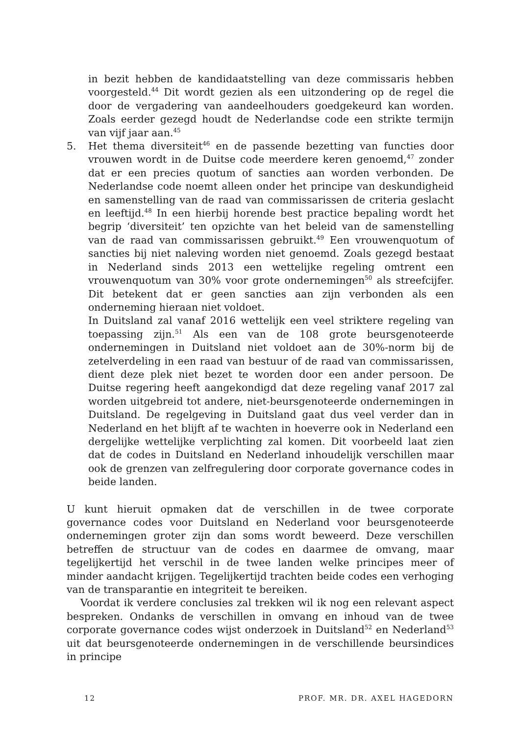in bezit hebben de kandidaatstelling van deze commissaris hebben voorgesteld.<sup>44</sup> Dit wordt gezien als een uitzondering op de regel die door de vergadering van aandeelhouders goedgekeurd kan worden. Zoals eerder gezegd houdt de Nederlandse code een strikte termijn van vijf jaar aan.<sup>45</sup>
5. Het thema diversiteit<sup>46</sup> en de passende bezetting van functies door vrouwen wordt in de Duitse code meerdere keren genoemd,<sup>47</sup> zonder dat er een precies quotum of sancties aan worden verbonden. De Nederlandse code noemt alleen onder het principe van deskundigheid en samenstelling van de raad van commissarissen de criteria geslacht en leeftijd.<sup>48</sup> In een hierbij horende best practice bepaling wordt het begrip ‘diversiteit’ ten opzichte van het beleid van de samenstelling van de raad van commissarissen gebruikt.<sup>49</sup> Een vrouwenquotum of sancties bij niet naleving worden niet genoemd. Zoals gezegd bestaat in Nederland sinds 2013 een wettelijke regeling omtrent een vrouwenquotum van 30% voor grote ondernemingen<sup>50</sup> als streefcijfer. Dit betekent dat er geen sancties aan zijn verbonden als een onderneming hieraan niet voldoet.
In Duitsland zal vanaf 2016 wettelijk een veel striktere regeling van toepassing zijn.<sup>51</sup> Als een van de 108 grote beursgenoteerde ondernemingen in Duitsland niet voldoet aan de 30%-norm bij de zetelverdeling in een raad van bestuur of de raad van commissarissen, dient deze plek niet bezet te worden door een ander persoon. De Duitse regering heeft aangekondigd dat deze regeling vanaf 2017 zal worden uitgebreid tot andere, niet-beursgenoteerde ondernemingen in Duitsland. De regelgeving in Duitsland gaat dus veel verder dan in Nederland en het blijft af te wachten in hoeverre ook in Nederland een dergelijke wettelijke verplichting zal komen. Dit voorbeeld laat zien dat de codes in Duitsland en Nederland inhoudelijk verschillen maar ook de grenzen van zelfregulering door corporate governance codes in beide landen.
U kunt hieruit opmaken dat de verschillen in de twee corporate governance codes voor Duitsland en Nederland voor beursgenoteerde ondernemingen groter zijn dan soms wordt beweerd. Deze verschillen betreffen de structuur van de codes en daarmee de omvang, maar tegelijkertijd het verschil in de twee landen welke principes meer of minder aandacht krijgen. Tegelijkertijd trachten beide codes een verhoging van de transparantie en integriteit te bereiken.
Voordat ik verdere conclusies zal trekken wil ik nog een relevant aspect bespreken. Ondanks de verschillen in omvang en inhoud van de twee corporate governance codes wijst onderzoek in Duitsland<sup>52</sup> en Nederland<sup>53</sup> uit dat beursgenoteerde ondernemingen in de verschillende beursindices in principe
12 PROF. MR. DR. AXEL HAGEDORN